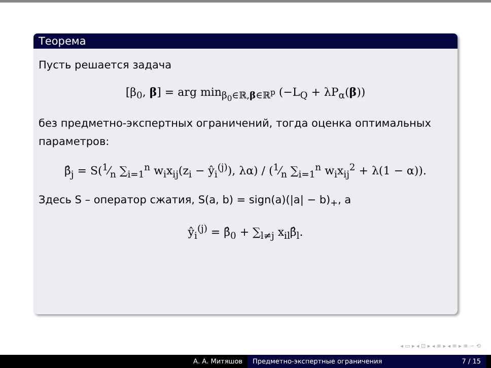Теорема
Пусть решается задача
[β<sub>0</sub>, β] = arg min<sub>β<sub>0</sub>∈ℝ,β∈ℝ<sup>p</sup></sub> (−L<sub>Q</sub> + λP<sub>α</sub>(β))
без предметно-экспертных ограничений, тогда оценка оптимальных параметров:
β̂<sub>j</sub> = S(1⁄n ∑<sub>i=1</sub><sup>n</sup> w<sub>i</sub>x<sub>ij</sub>(z<sub>i</sub> − ŷ<sub>i</sub><sup>(j)</sup>), λα) / (1⁄n ∑<sub>i=1</sub><sup>n</sup> w<sub>i</sub>x<sub>ij</sub><sup>2</sup> + λ(1 − α)).
Здесь S – оператор сжатия, S(a, b) = sign(a)(|a| − b)<sub>+</sub>, а
ŷ<sub>i</sub><sup>(j)</sup> = β̂<sub>0</sub> + ∑<sub>l≠j</sub> x<sub>il</sub>β̂<sub>l</sub>.
◂ ▭ ▸ ◂ ⊡ ▸ ◂ ≡ ▸ ◂ ≡ ▸ ≡ ∽ ⟲
А. А. Митяшов Предметно-экспертные ограничения 7 / 15